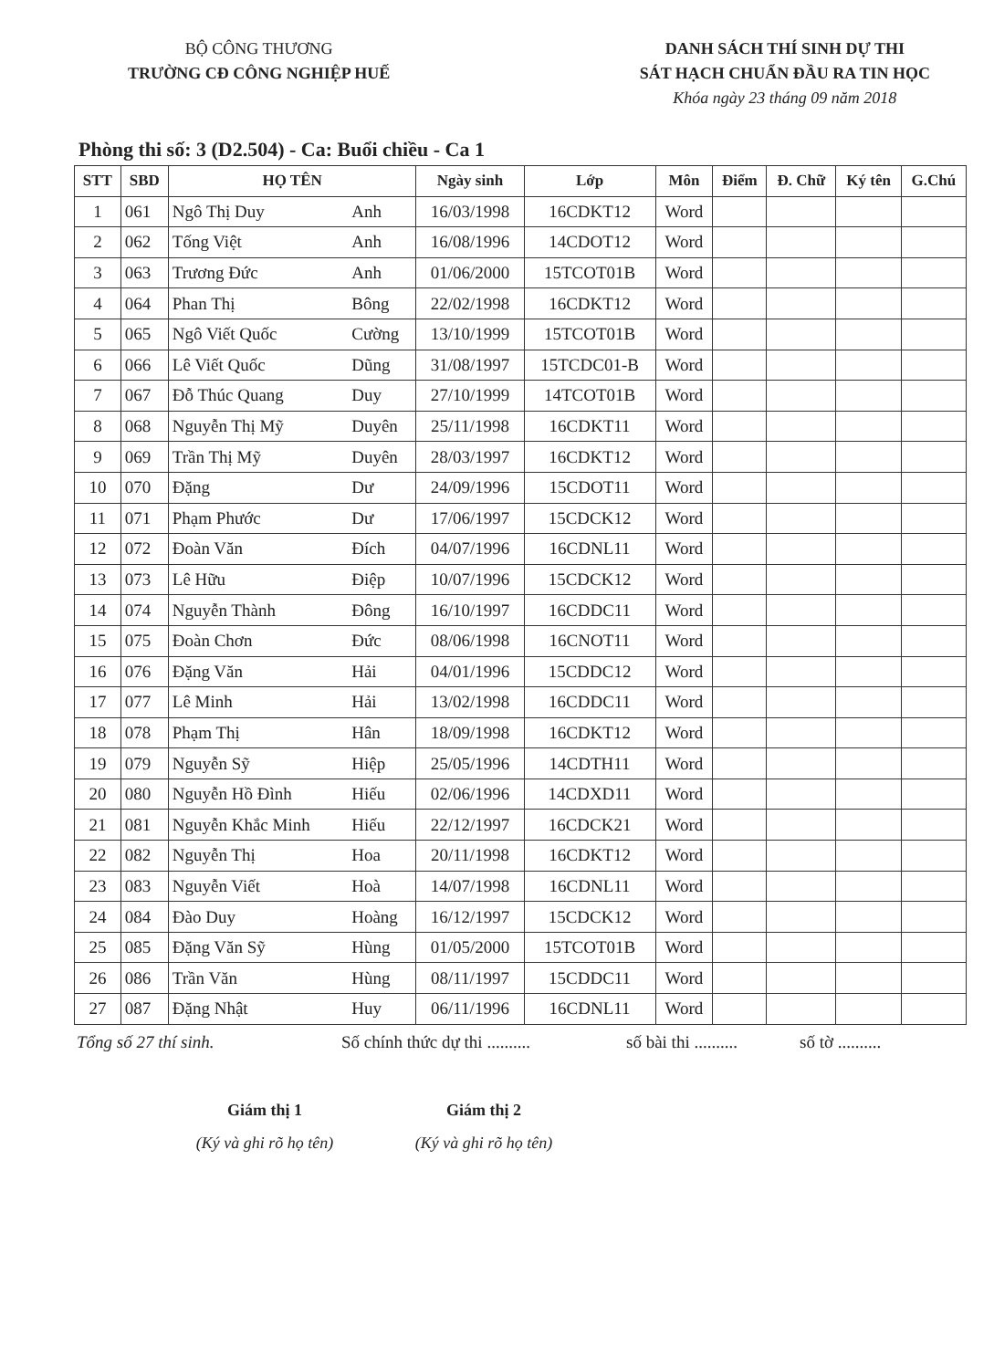BỘ CÔNG THƯƠNG
TRƯỜNG CĐ CÔNG NGHIỆP HUẾ
DANH SÁCH THÍ SINH DỰ THI
SÁT HẠCH CHUẨN ĐẦU RA TIN HỌC
Khóa ngày 23 tháng 09 năm 2018
Phòng thi số: 3 (D2.504) - Ca: Buổi chiều - Ca 1
| STT | SBD | HỌ TÊN | | Ngày sinh | Lớp | Môn | Điểm | Đ. Chữ | Ký tên | G.Chú |
| --- | --- | --- | --- | --- | --- | --- | --- | --- | --- | --- |
| 1 | 061 | Ngô Thị Duy | Anh | 16/03/1998 | 16CDKT12 | Word | | | | |
| 2 | 062 | Tống Việt | Anh | 16/08/1996 | 14CDOT12 | Word | | | | |
| 3 | 063 | Trương Đức | Anh | 01/06/2000 | 15TCOT01B | Word | | | | |
| 4 | 064 | Phan Thị | Bông | 22/02/1998 | 16CDKT12 | Word | | | | |
| 5 | 065 | Ngô Viết Quốc | Cường | 13/10/1999 | 15TCOT01B | Word | | | | |
| 6 | 066 | Lê Viết Quốc | Dũng | 31/08/1997 | 15TCDC01-B | Word | | | | |
| 7 | 067 | Đỗ Thúc Quang | Duy | 27/10/1999 | 14TCOT01B | Word | | | | |
| 8 | 068 | Nguyễn Thị Mỹ | Duyên | 25/11/1998 | 16CDKT11 | Word | | | | |
| 9 | 069 | Trần Thị Mỹ | Duyên | 28/03/1997 | 16CDKT12 | Word | | | | |
| 10 | 070 | Đặng | Dư | 24/09/1996 | 15CDOT11 | Word | | | | |
| 11 | 071 | Phạm Phước | Dư | 17/06/1997 | 15CDCK12 | Word | | | | |
| 12 | 072 | Đoàn Văn | Đích | 04/07/1996 | 16CDNL11 | Word | | | | |
| 13 | 073 | Lê Hữu | Điệp | 10/07/1996 | 15CDCK12 | Word | | | | |
| 14 | 074 | Nguyễn Thành | Đông | 16/10/1997 | 16CDDC11 | Word | | | | |
| 15 | 075 | Đoàn Chơn | Đức | 08/06/1998 | 16CNOT11 | Word | | | | |
| 16 | 076 | Đặng Văn | Hải | 04/01/1996 | 15CDDC12 | Word | | | | |
| 17 | 077 | Lê Minh | Hải | 13/02/1998 | 16CDDC11 | Word | | | | |
| 18 | 078 | Phạm Thị | Hân | 18/09/1998 | 16CDKT12 | Word | | | | |
| 19 | 079 | Nguyễn Sỹ | Hiệp | 25/05/1996 | 14CDTH11 | Word | | | | |
| 20 | 080 | Nguyễn Hồ Đình | Hiếu | 02/06/1996 | 14CDXD11 | Word | | | | |
| 21 | 081 | Nguyễn Khắc Minh | Hiếu | 22/12/1997 | 16CDCK21 | Word | | | | |
| 22 | 082 | Nguyễn Thị | Hoa | 20/11/1998 | 16CDKT12 | Word | | | | |
| 23 | 083 | Nguyễn Viết | Hoà | 14/07/1998 | 16CDNL11 | Word | | | | |
| 24 | 084 | Đào Duy | Hoàng | 16/12/1997 | 15CDCK12 | Word | | | | |
| 25 | 085 | Đặng Văn Sỹ | Hùng | 01/05/2000 | 15TCOT01B | Word | | | | |
| 26 | 086 | Trần Văn | Hùng | 08/11/1997 | 15CDDC11 | Word | | | | |
| 27 | 087 | Đặng Nhật | Huy | 06/11/1996 | 16CDNL11 | Word | | | | |
Tổng số 27 thí sinh. Số chính thức dự thi .......... số bài thi .......... số tờ ..........
Giám thị 1
(Ký và ghi rõ họ tên)
Giám thị 2
(Ký và ghi rõ họ tên)